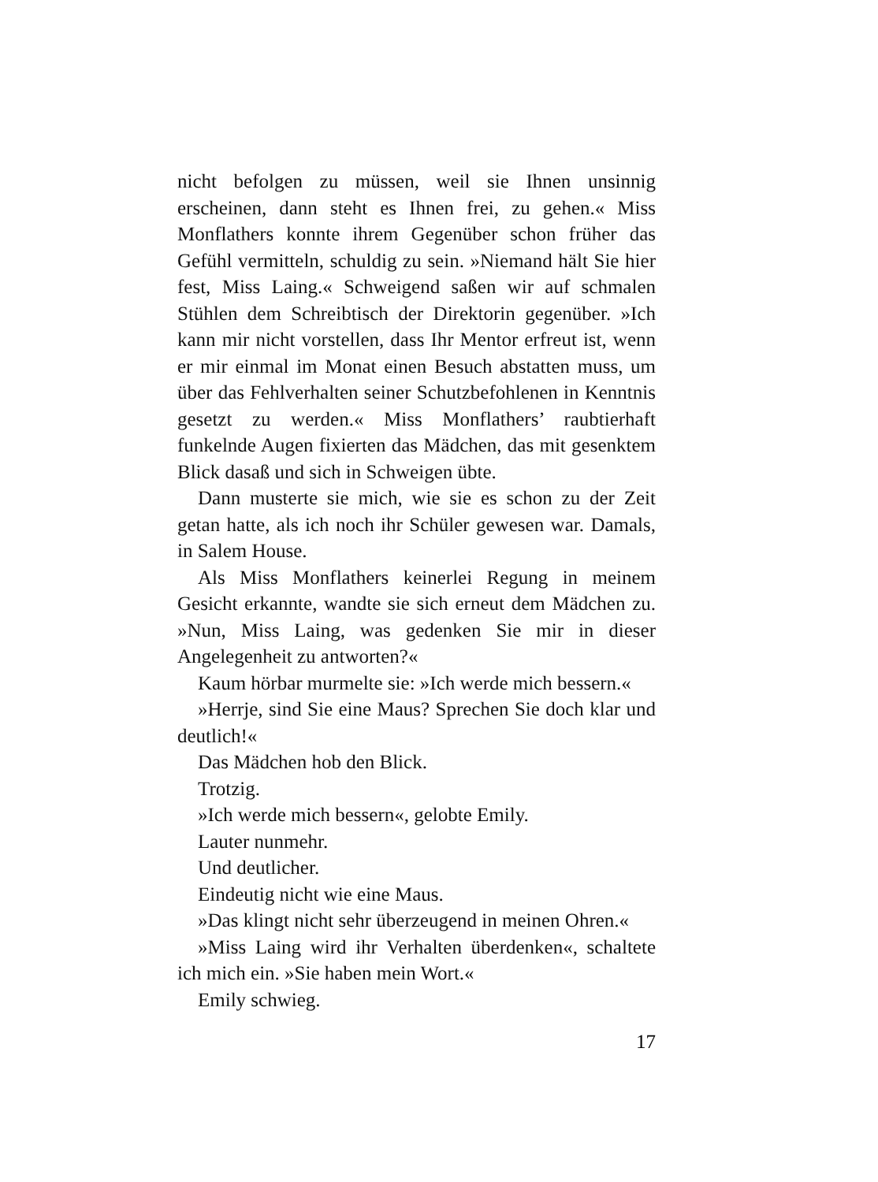nicht befolgen zu müssen, weil sie Ihnen unsinnig erscheinen, dann steht es Ihnen frei, zu gehen.« Miss Monflathers konnte ihrem Gegenüber schon früher das Gefühl vermitteln, schuldig zu sein. »Niemand hält Sie hier fest, Miss Laing.« Schweigend saßen wir auf schmalen Stühlen dem Schreibtisch der Direktorin gegenüber. »Ich kann mir nicht vorstellen, dass Ihr Mentor erfreut ist, wenn er mir einmal im Monat einen Besuch abstatten muss, um über das Fehlverhalten seiner Schutzbefohlenen in Kenntnis gesetzt zu werden.« Miss Monflathers’ raubtierhaft funkelnde Augen fixierten das Mädchen, das mit gesenktem Blick dasaß und sich in Schweigen übte.
Dann musterte sie mich, wie sie es schon zu der Zeit getan hatte, als ich noch ihr Schüler gewesen war. Damals, in Salem House.
Als Miss Monflathers keinerlei Regung in meinem Gesicht erkannte, wandte sie sich erneut dem Mädchen zu. »Nun, Miss Laing, was gedenken Sie mir in dieser Angelegenheit zu antworten?«
Kaum hörbar murmelte sie: »Ich werde mich bessern.«
»Herrje, sind Sie eine Maus? Sprechen Sie doch klar und deutlich!«
Das Mädchen hob den Blick.
Trotzig.
»Ich werde mich bessern«, gelobte Emily.
Lauter nunmehr.
Und deutlicher.
Eindeutig nicht wie eine Maus.
»Das klingt nicht sehr überzeugend in meinen Ohren.«
»Miss Laing wird ihr Verhalten überdenken«, schaltete ich mich ein. »Sie haben mein Wort.«
Emily schwieg.
17